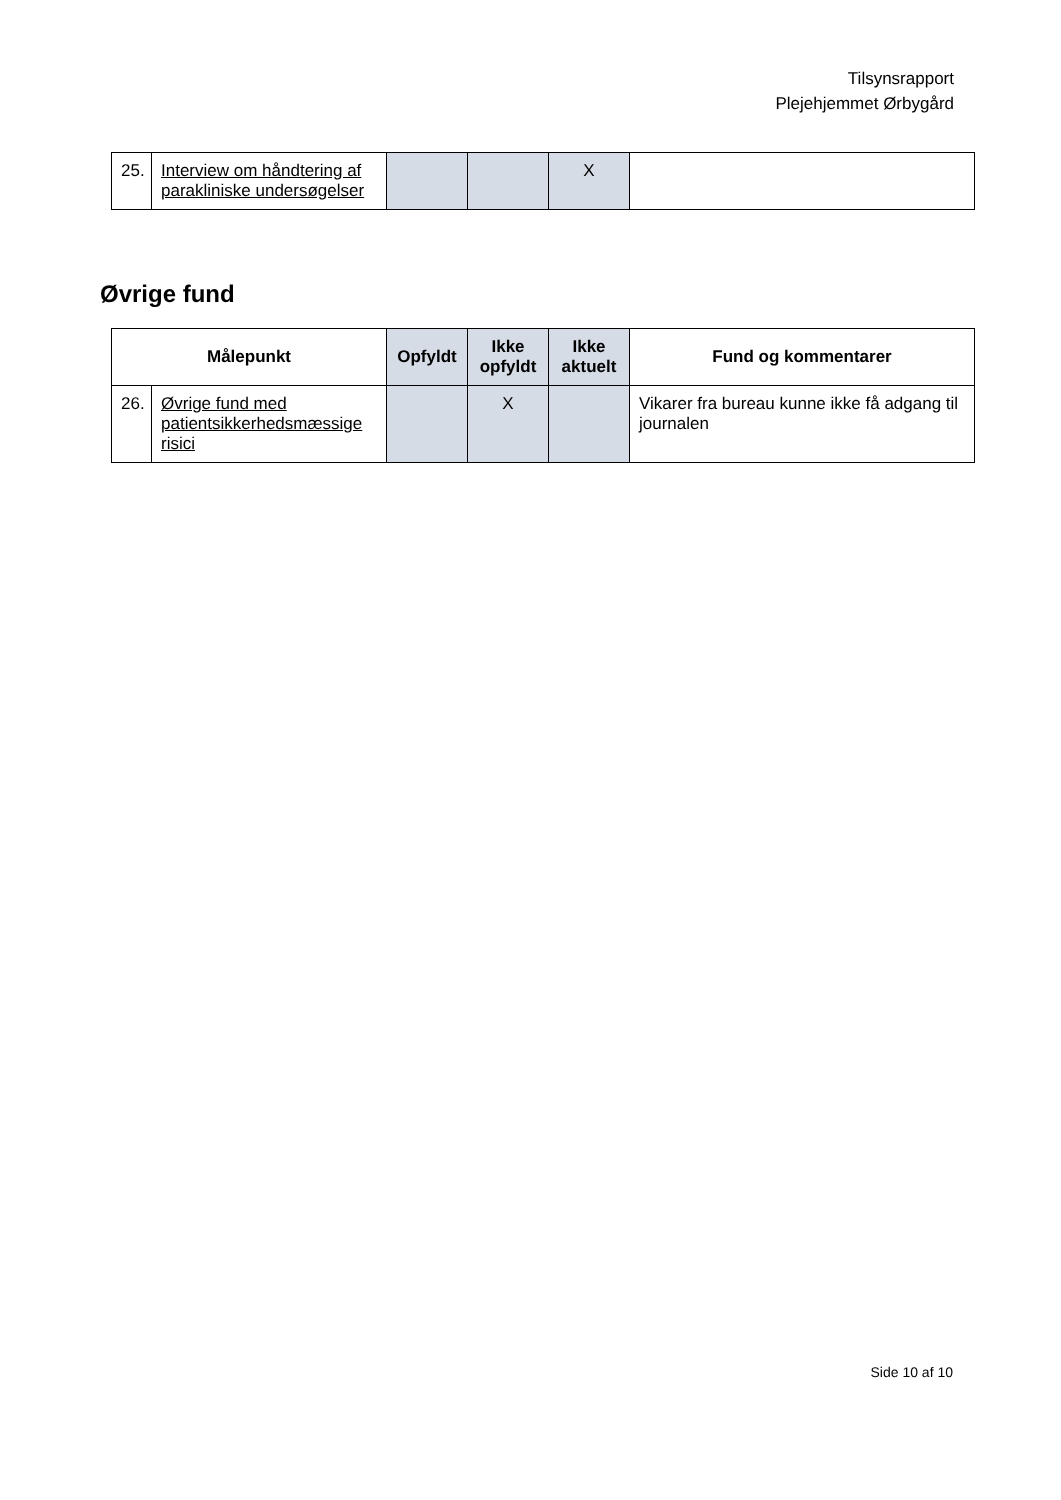Tilsynsrapport
Plejehjemmet Ørbygård
| 25. | Interview om håndtering af parakliniske undersøgelser | | | X | |
Øvrige fund
| Målepunkt | | Opfyldt | Ikke opfyldt | Ikke aktuelt | Fund og kommentarer |
| --- | --- | --- | --- | --- | --- |
| 26. | Øvrige fund med patientsikkerhedsmæssige risici | | X | | Vikarer fra bureau kunne ikke få adgang til journalen |
Side 10 af 10